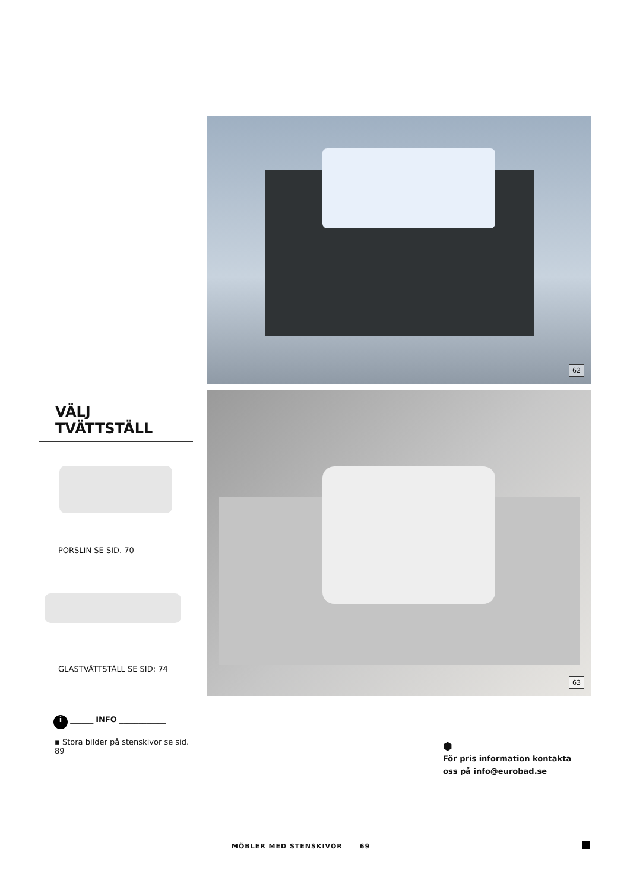62
63
VÄLJ TVÄTTSTÄLL
PORSLIN SE SID. 70
GLASTVÄTTSTÄLL SE SID: 74
i ______ INFO ____________
▪ Stora bilder på stenskivor se sid. 89
⬢
För pris information kontakta
oss på info@eurobad.se
MÖBLER MED STENSKIVOR 69